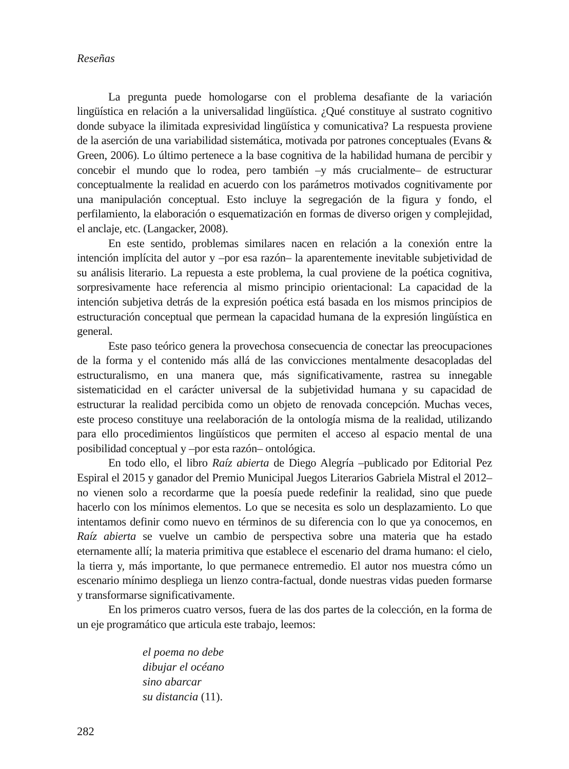Reseñas
La pregunta puede homologarse con el problema desafiante de la variación lingüística en relación a la universalidad lingüística. ¿Qué constituye al sustrato cognitivo donde subyace la ilimitada expresividad lingüística y comunicativa? La respuesta proviene de la aserción de una variabilidad sistemática, motivada por patrones conceptuales (Evans & Green, 2006). Lo último pertenece a la base cognitiva de la habilidad humana de percibir y concebir el mundo que lo rodea, pero también –y más crucialmente– de estructurar conceptualmente la realidad en acuerdo con los parámetros motivados cognitivamente por una manipulación conceptual. Esto incluye la segregación de la figura y fondo, el perfilamiento, la elaboración o esquematización en formas de diverso origen y complejidad, el anclaje, etc. (Langacker, 2008).
En este sentido, problemas similares nacen en relación a la conexión entre la intención implícita del autor y –por esa razón– la aparentemente inevitable subjetividad de su análisis literario. La repuesta a este problema, la cual proviene de la poética cognitiva, sorpresivamente hace referencia al mismo principio orientacional: La capacidad de la intención subjetiva detrás de la expresión poética está basada en los mismos principios de estructuración conceptual que permean la capacidad humana de la expresión lingüística en general.
Este paso teórico genera la provechosa consecuencia de conectar las preocupaciones de la forma y el contenido más allá de las convicciones mentalmente desacopladas del estructuralismo, en una manera que, más significativamente, rastrea su innegable sistematicidad en el carácter universal de la subjetividad humana y su capacidad de estructurar la realidad percibida como un objeto de renovada concepción. Muchas veces, este proceso constituye una reelaboración de la ontología misma de la realidad, utilizando para ello procedimientos lingüísticos que permiten el acceso al espacio mental de una posibilidad conceptual y –por esta razón– ontológica.
En todo ello, el libro Raíz abierta de Diego Alegría –publicado por Editorial Pez Espiral el 2015 y ganador del Premio Municipal Juegos Literarios Gabriela Mistral el 2012– no vienen solo a recordarme que la poesía puede redefinir la realidad, sino que puede hacerlo con los mínimos elementos. Lo que se necesita es solo un desplazamiento. Lo que intentamos definir como nuevo en términos de su diferencia con lo que ya conocemos, en Raíz abierta se vuelve un cambio de perspectiva sobre una materia que ha estado eternamente allí; la materia primitiva que establece el escenario del drama humano: el cielo, la tierra y, más importante, lo que permanece entremedio. El autor nos muestra cómo un escenario mínimo despliega un lienzo contra-factual, donde nuestras vidas pueden formarse y transformarse significativamente.
En los primeros cuatro versos, fuera de las dos partes de la colección, en la forma de un eje programático que articula este trabajo, leemos:
el poema no debe
dibujar el océano
sino abarcar
su distancia (11).
282